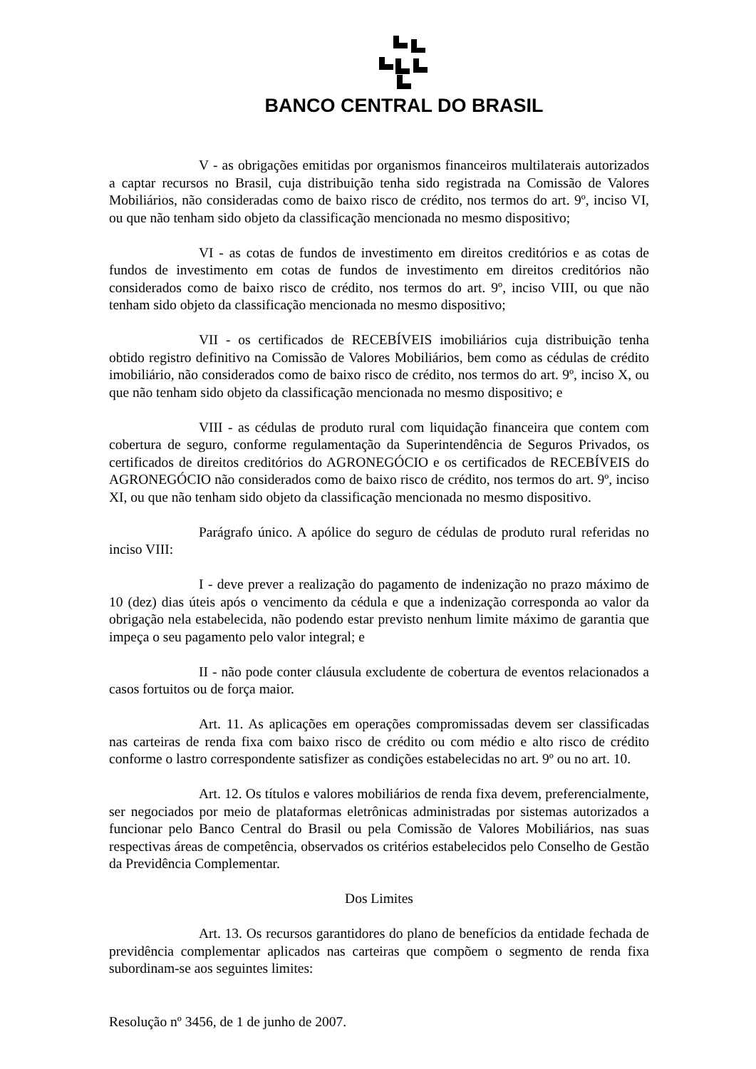BANCO CENTRAL DO BRASIL
V - as obrigações emitidas por organismos financeiros multilaterais autorizados a captar recursos no Brasil, cuja distribuição tenha sido registrada na Comissão de Valores Mobiliários, não consideradas como de baixo risco de crédito, nos termos do art. 9º, inciso VI, ou que não tenham sido objeto da classificação mencionada no mesmo dispositivo;
VI - as cotas de fundos de investimento em direitos creditórios e as cotas de fundos de investimento em cotas de fundos de investimento em direitos creditórios não considerados como de baixo risco de crédito, nos termos do art. 9º, inciso VIII, ou que não tenham sido objeto da classificação mencionada no mesmo dispositivo;
VII - os certificados de RECEBÍVEIS imobiliários cuja distribuição tenha obtido registro definitivo na Comissão de Valores Mobiliários, bem como as cédulas de crédito imobiliário, não considerados como de baixo risco de crédito, nos termos do art. 9º, inciso X, ou que não tenham sido objeto da classificação mencionada no mesmo dispositivo; e
VIII - as cédulas de produto rural com liquidação financeira que contem com cobertura de seguro, conforme regulamentação da Superintendência de Seguros Privados, os certificados de direitos creditórios do AGRONEGÓCIO e os certificados de RECEBÍVEIS do AGRONEGÓCIO não considerados como de baixo risco de crédito, nos termos do art. 9º, inciso XI, ou que não tenham sido objeto da classificação mencionada no mesmo dispositivo.
Parágrafo único. A apólice do seguro de cédulas de produto rural referidas no inciso VIII:
I - deve prever a realização do pagamento de indenização no prazo máximo de 10 (dez) dias úteis após o vencimento da cédula e que a indenização corresponda ao valor da obrigação nela estabelecida, não podendo estar previsto nenhum limite máximo de garantia que impeça o seu pagamento pelo valor integral; e
II - não pode conter cláusula excludente de cobertura de eventos relacionados a casos fortuitos ou de força maior.
Art. 11. As aplicações em operações compromissadas devem ser classificadas nas carteiras de renda fixa com baixo risco de crédito ou com médio e alto risco de crédito conforme o lastro correspondente satisfizer as condições estabelecidas no art. 9º ou no art. 10.
Art. 12. Os títulos e valores mobiliários de renda fixa devem, preferencialmente, ser negociados por meio de plataformas eletrônicas administradas por sistemas autorizados a funcionar pelo Banco Central do Brasil ou pela Comissão de Valores Mobiliários, nas suas respectivas áreas de competência, observados os critérios estabelecidos pelo Conselho de Gestão da Previdência Complementar.
Dos Limites
Art. 13. Os recursos garantidores do plano de benefícios da entidade fechada de previdência complementar aplicados nas carteiras que compõem o segmento de renda fixa subordinam-se aos seguintes limites:
Resolução nº 3456, de 1 de junho de 2007.